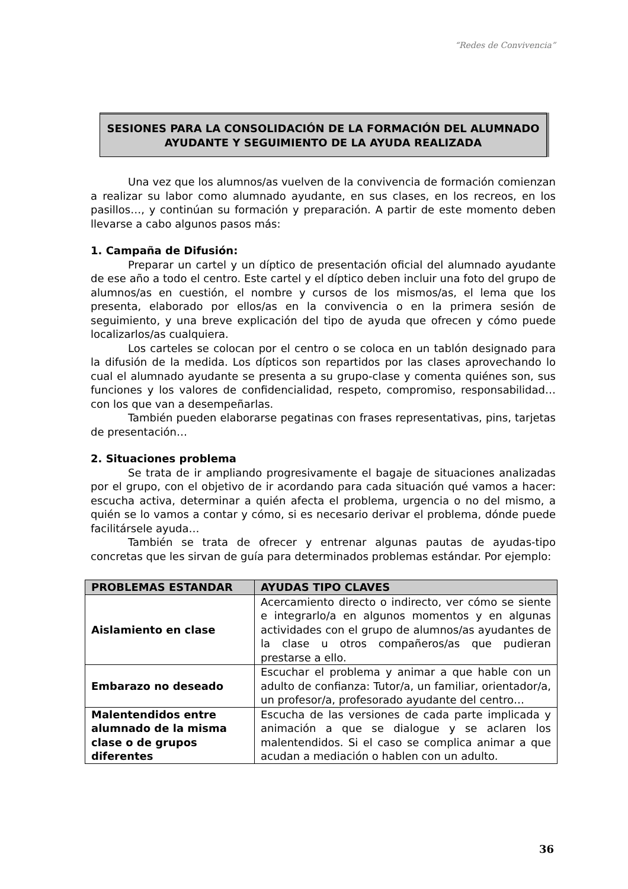“Redes de Convivencia”
SESIONES PARA LA CONSOLIDACIÓN DE LA FORMACIÓN DEL ALUMNADO AYUDANTE Y SEGUIMIENTO DE LA AYUDA REALIZADA
Una vez que los alumnos/as vuelven de la convivencia de formación comienzan a realizar su labor como alumnado ayudante, en sus clases, en los recreos, en los pasillos…, y continúan su formación y preparación. A partir de este momento deben llevarse a cabo algunos pasos más:
1. Campaña de Difusión:
Preparar un cartel y un díptico de presentación oficial del alumnado ayudante de ese año a todo el centro. Este cartel y el díptico deben incluir una foto del grupo de alumnos/as en cuestión, el nombre y cursos de los mismos/as, el lema que los presenta, elaborado por ellos/as en la convivencia o en la primera sesión de seguimiento, y una breve explicación del tipo de ayuda que ofrecen y cómo puede localizarlos/as cualquiera.
Los carteles se colocan por el centro o se coloca en un tablón designado para la difusión de la medida. Los dípticos son repartidos por las clases aprovechando lo cual el alumnado ayudante se presenta a su grupo-clase y comenta quiénes son, sus funciones y los valores de confidencialidad, respeto, compromiso, responsabilidad… con los que van a desempeñarlas.
También pueden elaborarse pegatinas con frases representativas, pins, tarjetas de presentación…
2. Situaciones problema
Se trata de ir ampliando progresivamente el bagaje de situaciones analizadas por el grupo, con el objetivo de ir acordando para cada situación qué vamos a hacer: escucha activa, determinar a quién afecta el problema, urgencia o no del mismo, a quién se lo vamos a contar y cómo, si es necesario derivar el problema, dónde puede facilitársele ayuda…
También se trata de ofrecer y entrenar algunas pautas de ayudas-tipo concretas que les sirvan de guía para determinados problemas estándar. Por ejemplo:
| PROBLEMAS ESTANDAR | AYUDAS TIPO CLAVES |
| --- | --- |
| Aislamiento en clase | Acercamiento directo o indirecto, ver cómo se siente e integrarlo/a en algunos momentos y en algunas actividades con el grupo de alumnos/as ayudantes de la clase u otros compañeros/as que pudieran prestarse a ello. |
| Embarazo no deseado | Escuchar el problema y animar a que hable con un adulto de confianza: Tutor/a, un familiar, orientador/a, un profesor/a, profesorado ayudante del centro… |
| Malentendidos entre alumnado de la misma clase o de grupos diferentes | Escucha de las versiones de cada parte implicada y animación a que se dialogue y se aclaren los malentendidos. Si el caso se complica animar a que acudan a mediación o hablen con un adulto. |
36